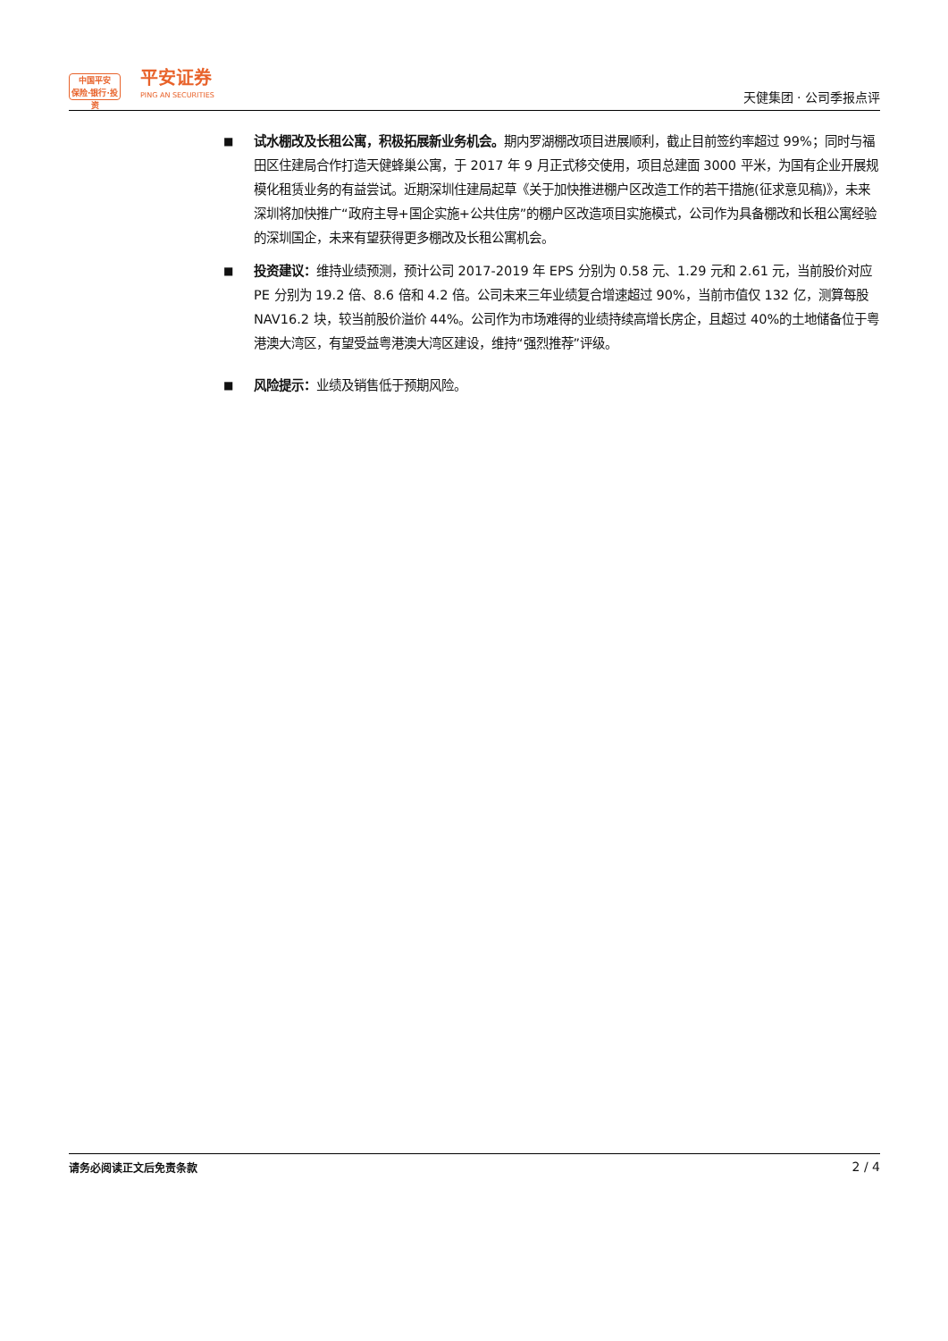中国平安
保险·银行·投资
平安证券
PING AN SECURITIES
天健集团 · 公司季报点评
■
试水棚改及长租公寓，积极拓展新业务机会。期内罗湖棚改项目进展顺利，截止目前签约率超过 99%；同时与福田区住建局合作打造天健蜂巢公寓，于 2017 年 9 月正式移交使用，项目总建面 3000 平米，为国有企业开展规模化租赁业务的有益尝试。近期深圳住建局起草《关于加快推进棚户区改造工作的若干措施(征求意见稿)》，未来深圳将加快推广“政府主导+国企实施+公共住房”的棚户区改造项目实施模式，公司作为具备棚改和长租公寓经验的深圳国企，未来有望获得更多棚改及长租公寓机会。
■
投资建议：维持业绩预测，预计公司 2017-2019 年 EPS 分别为 0.58 元、1.29 元和 2.61 元，当前股价对应 PE 分别为 19.2 倍、8.6 倍和 4.2 倍。公司未来三年业绩复合增速超过 90%，当前市值仅 132 亿，测算每股 NAV16.2 块，较当前股价溢价 44%。公司作为市场难得的业绩持续高增长房企，且超过 40%的土地储备位于粤港澳大湾区，有望受益粤港澳大湾区建设，维持“强烈推荐”评级。
■
风险提示：业绩及销售低于预期风险。
请务必阅读正文后免责条款 2 / 4